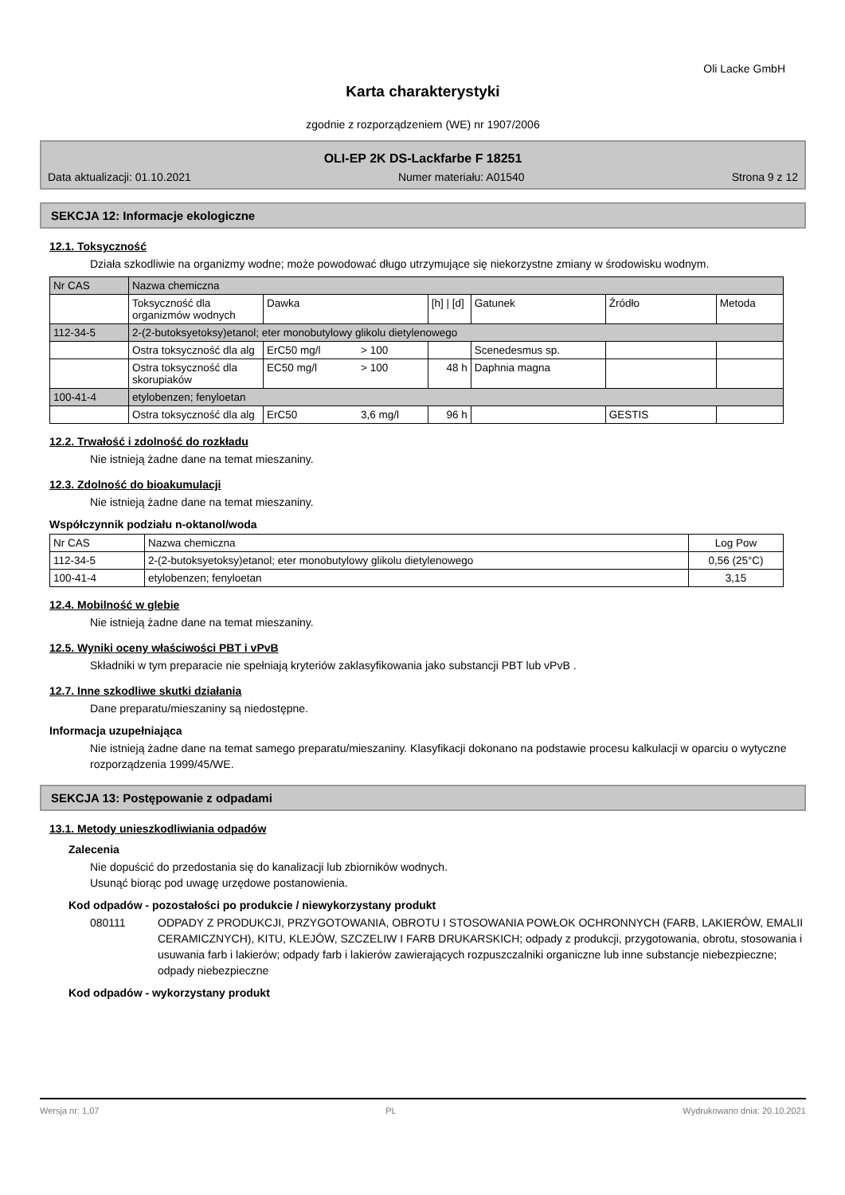Oli Lacke GmbH
Karta charakterystyki
zgodnie z rozporządzeniem (WE) nr 1907/2006
OLI-EP 2K DS-Lackfarbe F 18251
Data aktualizacji: 01.10.2021 Numer materiału: A01540 Strona 9 z 12
SEKCJA 12: Informacje ekologiczne
12.1. Toksyczność
Działa szkodliwie na organizmy wodne; może powodować długo utrzymujące się niekorzystne zmiany w środowisku wodnym.
| Nr CAS | Nazwa chemiczna | | | | | | |
| | Toksyczność dla organizmów wodnych | Dawka | | [h] / [d] | Gatunek | Źródło | Metoda |
| 112-34-5 | 2-(2-butoksyetoksy)etanol; eter monobutylowy glikolu dietylenowego | | | | | | |
| | Ostra toksyczność dla alg | ErC50 mg/l | > 100 | | Scenedesmus sp. | | |
| | Ostra toksyczność dla skorupiaków | EC50 mg/l | > 100 | 48 h | Daphnia magna | | |
| 100-41-4 | etylobenzen; fenyloetan | | | | | | |
| | Ostra toksyczność dla alg | ErC50 | 3,6 mg/l | 96 h | | GESTIS | |
12.2. Trwałość i zdolność do rozkładu
Nie istnieją żadne dane na temat mieszaniny.
12.3. Zdolność do bioakumulacji
Nie istnieją żadne dane na temat mieszaniny.
Współczynnik podziału n-oktanol/woda
| Nr CAS | Nazwa chemiczna | Log Pow |
| --- | --- | --- |
| 112-34-5 | 2-(2-butoksyetoksy)etanol; eter monobutylowy glikolu dietylenowego | 0,56 (25°C) |
| 100-41-4 | etylobenzen; fenyloetan | 3,15 |
12.4. Mobilność w glebie
Nie istnieją żadne dane na temat mieszaniny.
12.5. Wyniki oceny właściwości PBT i vPvB
Składniki w tym preparacie nie spełniają kryteriów zaklasyfikowania jako substancji PBT lub vPvB .
12.7. Inne szkodliwe skutki działania
Dane preparatu/mieszaniny są niedostępne.
Informacja uzupełniająca
Nie istnieją żadne dane na temat samego preparatu/mieszaniny. Klasyfikacji dokonano na podstawie procesu kalkulacji w oparciu o wytyczne rozporządzenia 1999/45/WE.
SEKCJA 13: Postępowanie z odpadami
13.1. Metody unieszkodliwiania odpadów
Zalecenia
Nie dopuścić do przedostania się do kanalizacji lub zbiorników wodnych.
Usunąć biorąc pod uwagę urzędowe postanowienia.
Kod odpadów - pozostałości po produkcie / niewykorzystany produkt
080111 ODPADY Z PRODUKCJI, PRZYGOTOWANIA, OBROTU I STOSOWANIA POWŁOK OCHRONNYCH (FARB, LAKIERÓW, EMALII CERAMICZNYCH), KITU, KLEJÓW, SZCZELIW I FARB DRUKARSKICH; odpady z produkcji, przygotowania, obrotu, stosowania i usuwania farb i lakierów; odpady farb i lakierów zawierających rozpuszczalniki organiczne lub inne substancje niebezpieczne; odpady niebezpieczne
Kod odpadów - wykorzystany produkt
Wersja nr: 1,07 PL Wydrukowano dnia: 20.10.2021